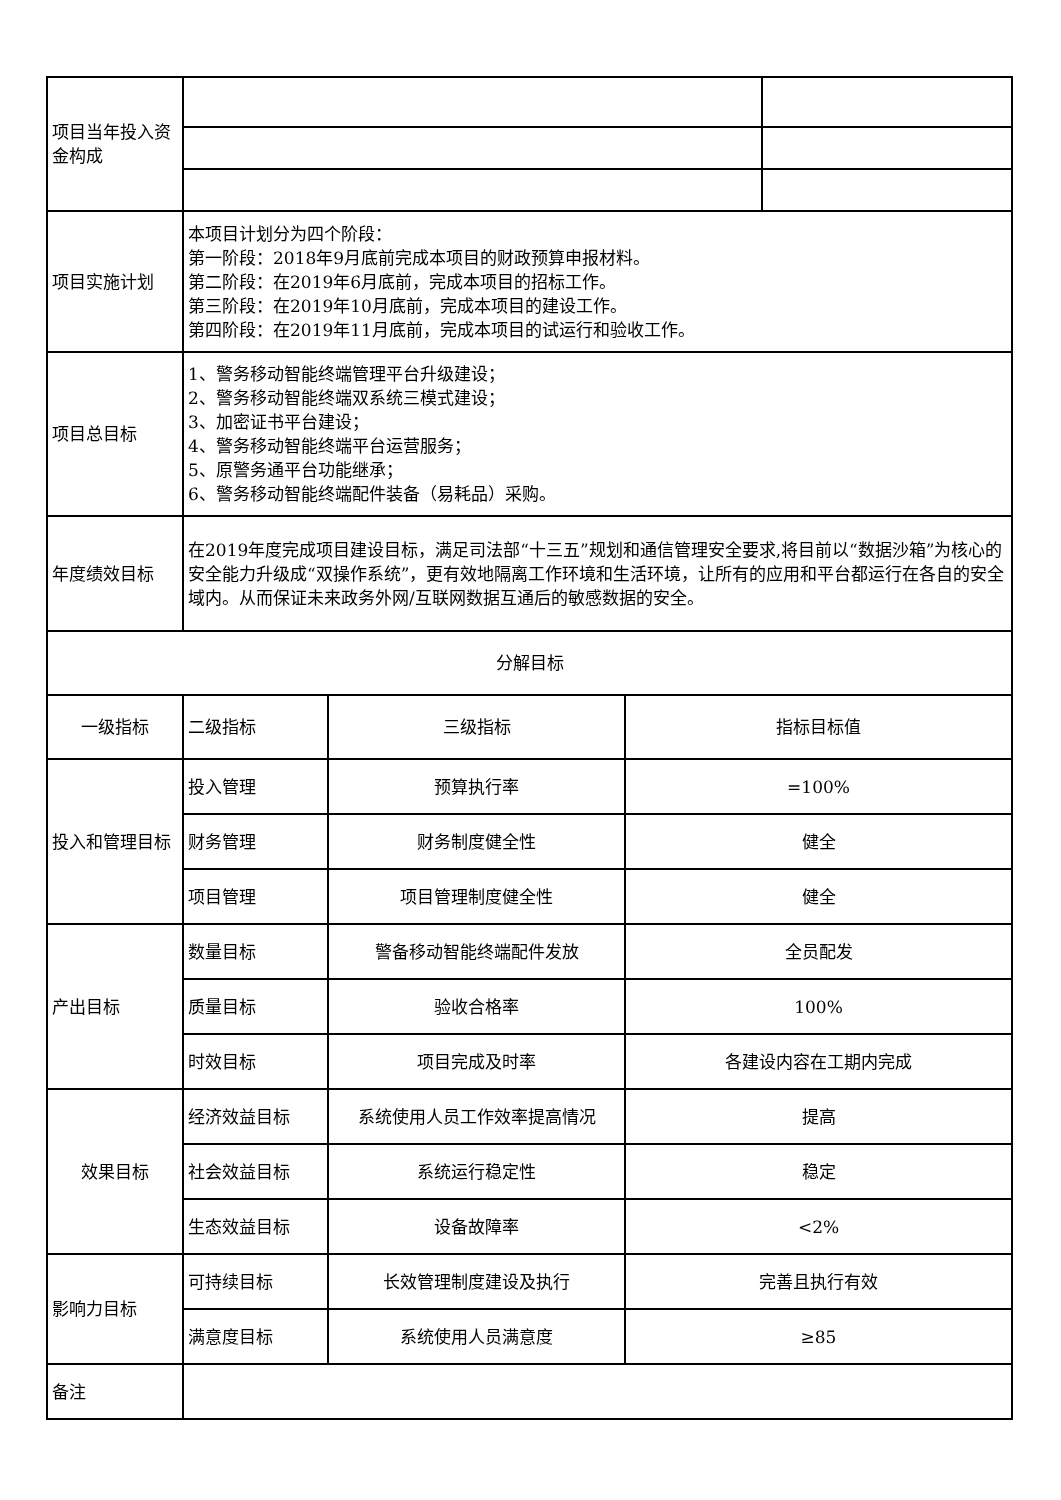| 项目当年投入资金构成 | | | | |
| 项目实施计划 | 本项目计划分为四个阶段： 第一阶段：2018年9月底前完成本项目的财政预算申报材料。 第二阶段：在2019年6月底前，完成本项目的招标工作。 第三阶段：在2019年10月底前，完成本项目的建设工作。 第四阶段：在2019年11月底前，完成本项目的试运行和验收工作。 | | | |
| 项目总目标 | 1、警务移动智能终端管理平台升级建设； 2、警务移动智能终端双系统三模式建设； 3、加密证书平台建设； 4、警务移动智能终端平台运营服务； 5、原警务通平台功能继承； 6、警务移动智能终端配件装备（易耗品）采购。 | | | |
| 年度绩效目标 | 在2019年度完成项目建设目标，满足司法部“十三五”规划和通信管理安全要求,将目前以“数据沙箱”为核心的安全能力升级成“双操作系统”，更有效地隔离工作环境和生活环境，让所有的应用和平台都运行在各自的安全域内。从而保证未来政务外网/互联网数据互通后的敏感数据的安全。 | | | |
| 分解目标 | | | | |
| 一级指标 | 二级指标 | 三级指标 | 指标目标值 | |
| 投入和管理目标 | 投入管理 | 预算执行率 | =100% | |
| | 财务管理 | 财务制度健全性 | 健全 | |
| | 项目管理 | 项目管理制度健全性 | 健全 | |
| 产出目标 | 数量目标 | 警备移动智能终端配件发放 | 全员配发 | |
| | 质量目标 | 验收合格率 | 100% | |
| | 时效目标 | 项目完成及时率 | 各建设内容在工期内完成 | |
| 效果目标 | 经济效益目标 | 系统使用人员工作效率提高情况 | 提高 | |
| | 社会效益目标 | 系统运行稳定性 | 稳定 | |
| | 生态效益目标 | 设备故障率 | <2% | |
| 影响力目标 | 可持续目标 | 长效管理制度建设及执行 | 完善且执行有效 | |
| | 满意度目标 | 系统使用人员满意度 | ≥85 | |
| 备注 | | | | |